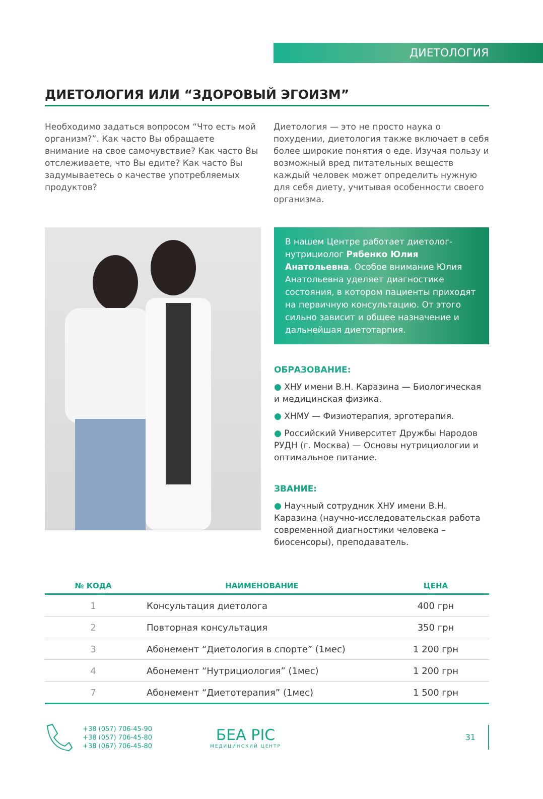ДИЕТОЛОГИЯ
ДИЕТОЛОГИЯ ИЛИ “ЗДОРОВЫЙ ЭГОИЗМ”
Необходимо задаться вопросом “Что есть мой организм?”. Как часто Вы обращаете внимание на свое самочувствие? Как часто Вы отслеживаете, что Вы едите? Как часто Вы задумываетесь о качестве употребляемых продуктов?
Диетология — это не просто наука о похудении, диетология также включает в себя более широкие понятия о еде. Изучая пользу и возможный вред питательных веществ каждый человек может определить нужную для себя диету, учитывая особенности своего организма.
В нашем Центре работает диетолог-нутрициолог Рябенко Юлия Анатольевна. Особое внимание Юлия Анатольевна уделяет диагностике состояния, в котором пациенты приходят на первичную консультацию. От этого сильно зависит и общее назначение и дальнейшая диетотарпия.
ОБРАЗОВАНИЕ:
● ХНУ имени В.Н. Каразина — Биологическая и медицинская физика.
● ХНМУ — Физиотерапия, эрготерапия.
● Российский Университет Дружбы Народов РУДН (г. Москва) — Основы нутрициологии и оптимальное питание.
ЗВАНИЕ:
● Научный сотрудник ХНУ имени В.Н. Каразина (научно-исследовательская работа современной диагностики человека – биосенсоры), преподаватель.
| № КОДА | НАИМЕНОВАНИЕ | ЦЕНА |
| --- | --- | --- |
| 1 | Консультация диетолога | 400 грн |
| 2 | Повторная консультация | 350 грн |
| 3 | Абонемент “Диетология в спорте” (1мес) | 1 200 грн |
| 4 | Абонемент “Нутрициология” (1мес) | 1 200 грн |
| 7 | Абонемент “Диетотерапия” (1мес) | 1 500 грн |
+38 (057) 706-45-90
+38 (057) 706-45-80
+38 (067) 706-45-80
БЕА РІС
МЕДИЦИНСКИЙ ЦЕНТР
31